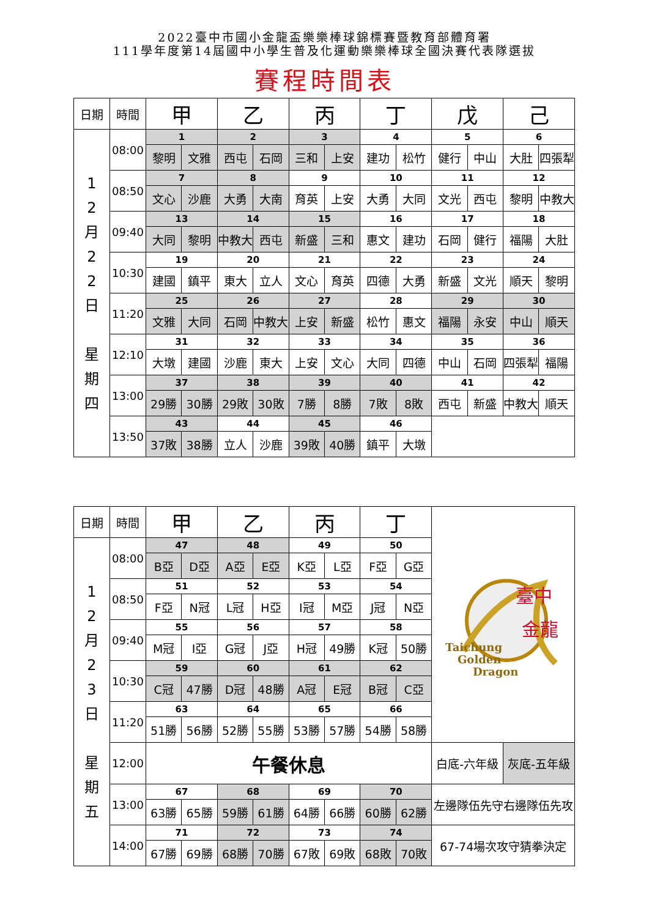2022臺中市國小金龍盃樂樂棒球錦標賽暨教育部體育署
111學年度第14屆國中小學生普及化運動樂樂棒球全國決賽代表隊選拔
賽程時間表
| 日期 | 時間 | 甲 | | 乙 | | 丙 | | 丁 | | 戊 | | 己 | |
| --- | --- | --- | --- | --- | --- | --- | --- | --- | --- | --- | --- | --- | --- |
| 1 2 月 2 2 日 星 期 四 | 08:00 | 1 | | 2 | | 3 | | 4 | | 5 | | 6 | |
| | | 黎明 | 文雅 | 西屯 | 石岡 | 三和 | 上安 | 建功 | 松竹 | 健行 | 中山 | 大肚 | 四張犁 |
| | 08:50 | 7 | | 8 | | 9 | | 10 | | 11 | | 12 | |
| | | 文心 | 沙鹿 | 大勇 | 大南 | 育英 | 上安 | 大勇 | 大同 | 文光 | 西屯 | 黎明 | 中教大 |
| | 09:40 | 13 | | 14 | | 15 | | 16 | | 17 | | 18 | |
| | | 大同 | 黎明 | 中教大 | 西屯 | 新盛 | 三和 | 惠文 | 建功 | 石岡 | 健行 | 福陽 | 大肚 |
| | 10:30 | 19 | | 20 | | 21 | | 22 | | 23 | | 24 | |
| | | 建國 | 鎮平 | 東大 | 立人 | 文心 | 育英 | 四德 | 大勇 | 新盛 | 文光 | 順天 | 黎明 |
| | 11:20 | 25 | | 26 | | 27 | | 28 | | 29 | | 30 | |
| | | 文雅 | 大同 | 石岡 | 中教大 | 上安 | 新盛 | 松竹 | 惠文 | 福陽 | 永安 | 中山 | 順天 |
| | 12:10 | 31 | | 32 | | 33 | | 34 | | 35 | | 36 | |
| | | 大墩 | 建國 | 沙鹿 | 東大 | 上安 | 文心 | 大同 | 四德 | 中山 | 石岡 | 四張犁 | 福陽 |
| | 13:00 | 37 | | 38 | | 39 | | 40 | | 41 | | 42 | |
| | | 29勝 | 30勝 | 29敗 | 30敗 | 7勝 | 8勝 | 7敗 | 8敗 | 西屯 | 新盛 | 中教大 | 順天 |
| | 13:50 | 43 | | 44 | | 45 | | 46 | | | | | |
| | | 37敗 | 38勝 | 立人 | 沙鹿 | 39敗 | 40勝 | 鎮平 | 大墩 | | | | |
| 日期 | 時間 | 甲 | | 乙 | | 丙 | | 丁 | | 臺中 金龍 Taichung Golden Dragon | |
| 1 2 月 2 3 日 星 期 五 | 08:00 | 47 | | 48 | | 49 | | 50 | | | |
| | | B亞 | D亞 | A亞 | E亞 | K亞 | L亞 | F亞 | G亞 | | |
| | 08:50 | 51 | | 52 | | 53 | | 54 | | | |
| | | F亞 | N冠 | L冠 | H亞 | I冠 | M亞 | J冠 | N亞 | | |
| | 09:40 | 55 | | 56 | | 57 | | 58 | | | |
| | | M冠 | I亞 | G冠 | J亞 | H冠 | 49勝 | K冠 | 50勝 | | |
| | 10:30 | 59 | | 60 | | 61 | | 62 | | | |
| | | C冠 | 47勝 | D冠 | 48勝 | A冠 | E冠 | B冠 | C亞 | | |
| | 11:20 | 63 | | 64 | | 65 | | 66 | | | |
| | | 51勝 | 56勝 | 52勝 | 55勝 | 53勝 | 57勝 | 54勝 | 58勝 | | |
| | 12:00 | 午餐休息 | | | | | | | | 白底-六年級 | 灰底-五年級 |
| | 13:00 | 67 | | 68 | | 69 | | 70 | | 左邊隊伍先守右邊隊伍先攻 | |
| | | 63勝 | 65勝 | 59勝 | 61勝 | 64勝 | 66勝 | 60勝 | 62勝 | | |
| | 14:00 | 71 | | 72 | | 73 | | 74 | | 67-74場次攻守猜拳決定 | |
| | | 67勝 | 69勝 | 68勝 | 70勝 | 67敗 | 69敗 | 68敗 | 70敗 | | |